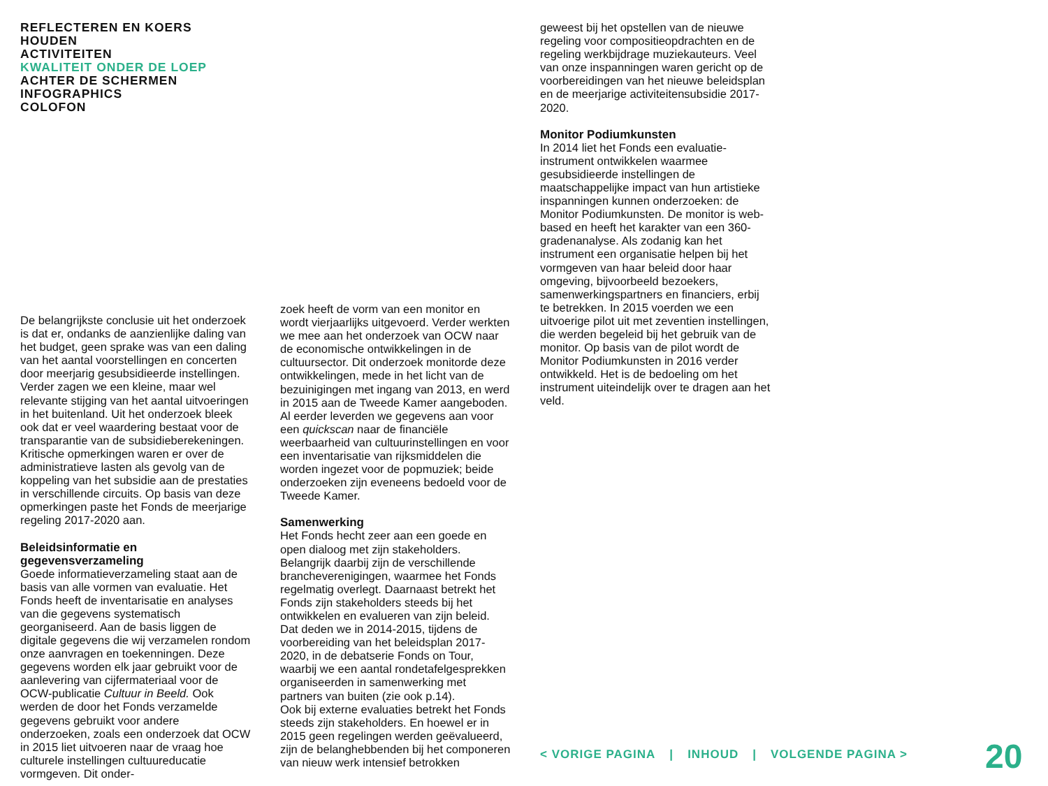REFLECTEREN EN KOERS HOUDEN
ACTIVITEITEN
KWALITEIT ONDER DE LOEP
ACHTER DE SCHERMEN
INFOGRAPHICS
COLOFON
De belangrijkste conclusie uit het onderzoek is dat er, ondanks de aanzienlijke daling van het budget, geen sprake was van een daling van het aantal voorstellingen en concerten door meerjarig gesubsidieerde instellingen. Verder zagen we een kleine, maar wel relevante stijging van het aantal uitvoeringen in het buitenland. Uit het onderzoek bleek ook dat er veel waardering bestaat voor de transparantie van de subsidieberekeningen. Kritische opmerkingen waren er over de administratieve lasten als gevolg van de koppeling van het subsidie aan de prestaties in verschillende circuits. Op basis van deze opmerkingen paste het Fonds de meerjarige regeling 2017-2020 aan.
Beleidsinformatie en gegevensverzameling
Goede informatieverzameling staat aan de basis van alle vormen van evaluatie. Het Fonds heeft de inventarisatie en analyses van die gegevens systematisch georganiseerd. Aan de basis liggen de digitale gegevens die wij verzamelen rondom onze aanvragen en toekenningen. Deze gegevens worden elk jaar gebruikt voor de aanlevering van cijfermateriaal voor de OCW-publicatie Cultuur in Beeld. Ook werden de door het Fonds verzamelde gegevens gebruikt voor andere onderzoeken, zoals een onderzoek dat OCW in 2015 liet uitvoeren naar de vraag hoe culturele instellingen cultuureducatie vormgeven. Dit onder-
zoek heeft de vorm van een monitor en wordt vierjaarlijks uitgevoerd. Verder werkten we mee aan het onderzoek van OCW naar de economische ontwikkelingen in de cultuursector. Dit onderzoek monitorde deze ontwikkelingen, mede in het licht van de bezuinigingen met ingang van 2013, en werd in 2015 aan de Tweede Kamer aangeboden. Al eerder leverden we gegevens aan voor een quickscan naar de financiële weerbaarheid van cultuurinstellingen en voor een inventarisatie van rijksmiddelen die worden ingezet voor de popmuziek; beide onderzoeken zijn eveneens bedoeld voor de Tweede Kamer.
Samenwerking
Het Fonds hecht zeer aan een goede en open dialoog met zijn stakeholders. Belangrijk daarbij zijn de verschillende brancheverenigingen, waarmee het Fonds regelmatig overlegt. Daarnaast betrekt het Fonds zijn stakeholders steeds bij het ontwikkelen en evalueren van zijn beleid. Dat deden we in 2014-2015, tijdens de voorbereiding van het beleidsplan 2017-2020, in de debatserie Fonds on Tour, waarbij we een aantal rondetafelgesprekken organiseerden in samenwerking met partners van buiten (zie ook p.14).
Ook bij externe evaluaties betrekt het Fonds steeds zijn stakeholders. En hoewel er in 2015 geen regelingen werden geëvalueerd, zijn de belanghebbenden bij het componeren van nieuw werk intensief betrokken
geweest bij het opstellen van de nieuwe regeling voor compositieopdrachten en de regeling werkbijdrage muziekauteurs. Veel van onze inspanningen waren gericht op de voorbereidingen van het nieuwe beleidsplan en de meerjarige activiteitensubsidie 2017-2020.
Monitor Podiumkunsten
In 2014 liet het Fonds een evaluatie-instrument ontwikkelen waarmee gesubsidieerde instellingen de maatschappelijke impact van hun artistieke inspanningen kunnen onderzoeken: de Monitor Podiumkunsten. De monitor is web-based en heeft het karakter van een 360-gradenanalyse. Als zodanig kan het instrument een organisatie helpen bij het vormgeven van haar beleid door haar omgeving, bijvoorbeeld bezoekers, samenwerkingspartners en financiers, erbij te betrekken. In 2015 voerden we een uitvoerige pilot uit met zeventien instellingen, die werden begeleid bij het gebruik van de monitor. Op basis van de pilot wordt de Monitor Podiumkunsten in 2016 verder ontwikkeld. Het is de bedoeling om het instrument uiteindelijk over te dragen aan het veld.
< VORIGE PAGINA | INHOUD | VOLGENDE PAGINA >
20